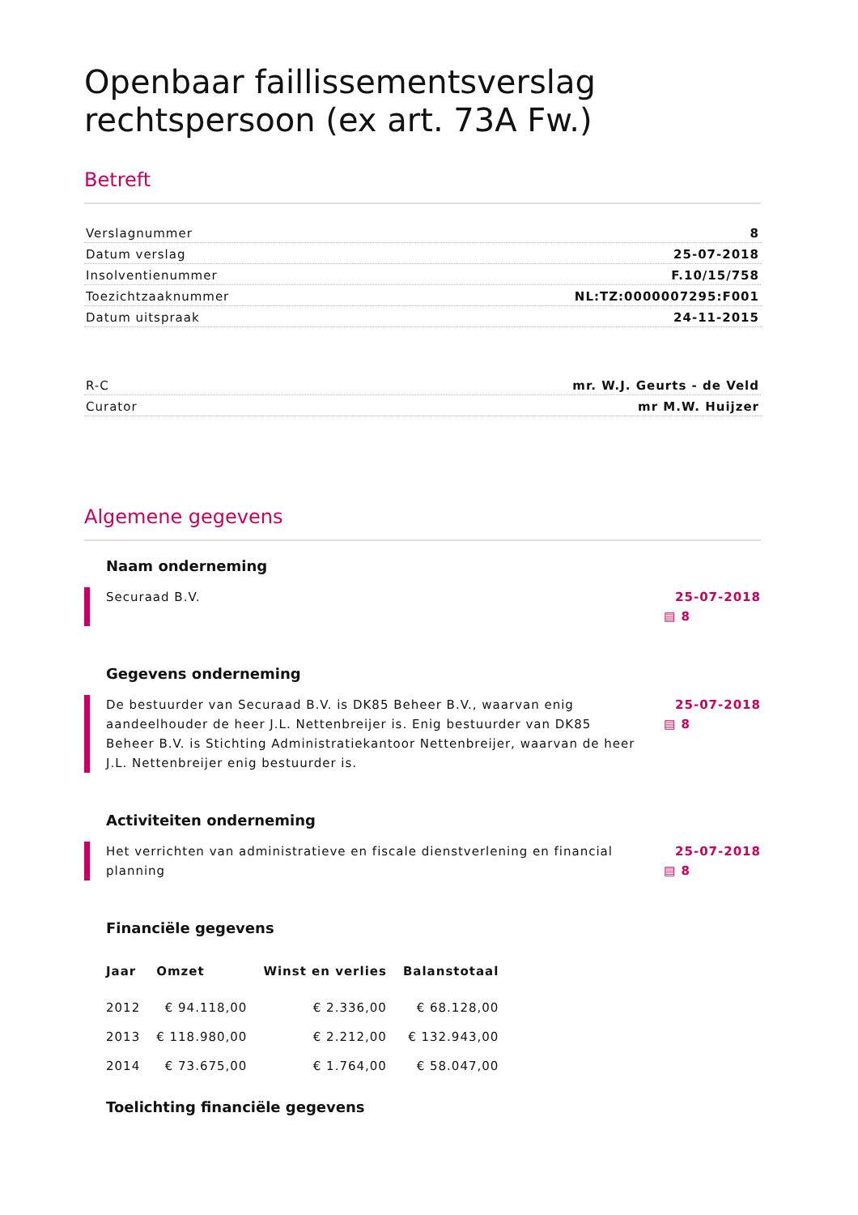Openbaar faillissementsverslag rechtspersoon (ex art. 73A Fw.)
Betreft
Verslagnummer 8
Datum verslag 25-07-2018
Insolventienummer F.10/15/758
Toezichtzaaknummer NL:TZ:0000007295:F001
Datum uitspraak 24-11-2015
R-C mr. W.J. Geurts - de Veld
Curator mr M.W. Huijzer
Algemene gegevens
Naam onderneming
Securaad B.V. 25-07-2018
▤ 8
Gegevens onderneming
De bestuurder van Securaad B.V. is DK85 Beheer B.V., waarvan enig aandeelhouder de heer J.L. Nettenbreijer is. Enig bestuurder van DK85 Beheer B.V. is Stichting Administratiekantoor Nettenbreijer, waarvan de heer J.L. Nettenbreijer enig bestuurder is.
25-07-2018
▤ 8
Activiteiten onderneming
Het verrichten van administratieve en fiscale dienstverlening en financial planning
25-07-2018
▤ 8
Financiële gegevens
| Jaar | Omzet | Winst en verlies | Balanstotaal |
| --- | --- | --- | --- |
| 2012 | € 94.118,00 | € 2.336,00 | € 68.128,00 |
| 2013 | € 118.980,00 | € 2.212,00 | € 132.943,00 |
| 2014 | € 73.675,00 | € 1.764,00 | € 58.047,00 |
Toelichting financiële gegevens